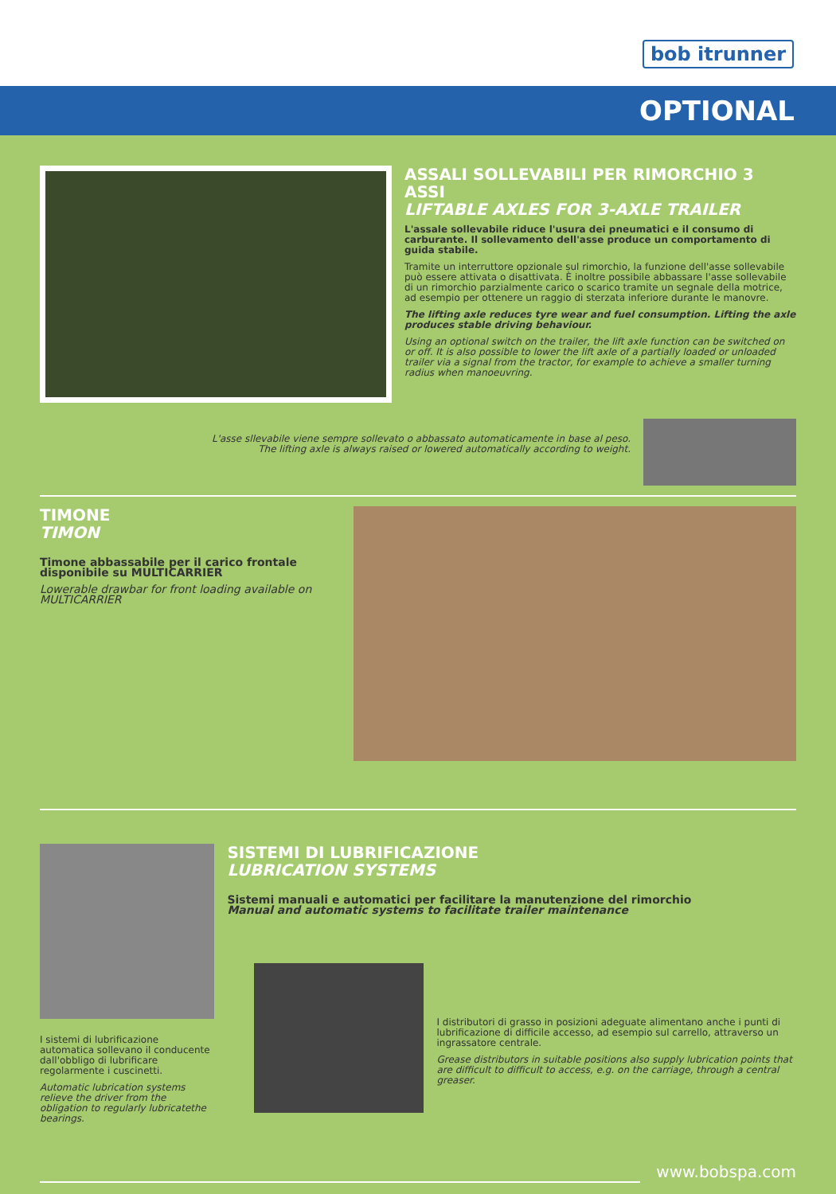bob itrunner
OPTIONAL
ASSALI SOLLEVABILI PER RIMORCHIO 3 ASSI
LIFTABLE AXLES FOR 3-AXLE TRAILER
L'assale sollevabile riduce l'usura dei pneumatici e il consumo di carburante. Il sollevamento dell'asse produce un comportamento di guida stabile.
Tramite un interruttore opzionale sul rimorchio, la funzione dell'asse sollevabile può essere attivata o disattivata. È inoltre possibile abbassare l'asse sollevabile di un rimorchio parzialmente carico o scarico tramite un segnale della motrice, ad esempio per ottenere un raggio di sterzata inferiore durante le manovre.
The lifting axle reduces tyre wear and fuel consumption. Lifting the axle produces stable driving behaviour.
Using an optional switch on the trailer, the lift axle function can be switched on or off. It is also possible to lower the lift axle of a partially loaded or unloaded trailer via a signal from the tractor, for example to achieve a smaller turning radius when manoeuvring.
L'asse sllevabile viene sempre sollevato o abbassato automaticamente in base al peso.
The lifting axle is always raised or lowered automatically according to weight.
TIMONE
TIMON
Timone abbassabile per il carico frontale disponibile su MULTICARRIER
Lowerable drawbar for front loading available on MULTICARRIER
I sistemi di lubrificazione automatica sollevano il conducente dall'obbligo di lubrificare regolarmente i cuscinetti.
Automatic lubrication systems relieve the driver from the obligation to regularly lubricatethe bearings.
SISTEMI DI LUBRIFICAZIONE
LUBRICATION SYSTEMS
Sistemi manuali e automatici per facilitare la manutenzione del rimorchio
Manual and automatic systems to facilitate trailer maintenance
I distributori di grasso in posizioni adeguate alimentano anche i punti di lubrificazione di difficile accesso, ad esempio sul carrello, attraverso un ingrassatore centrale.
Grease distributors in suitable positions also supply lubrication points that are difficult to difficult to access, e.g. on the carriage, through a central greaser.
www.bobspa.com